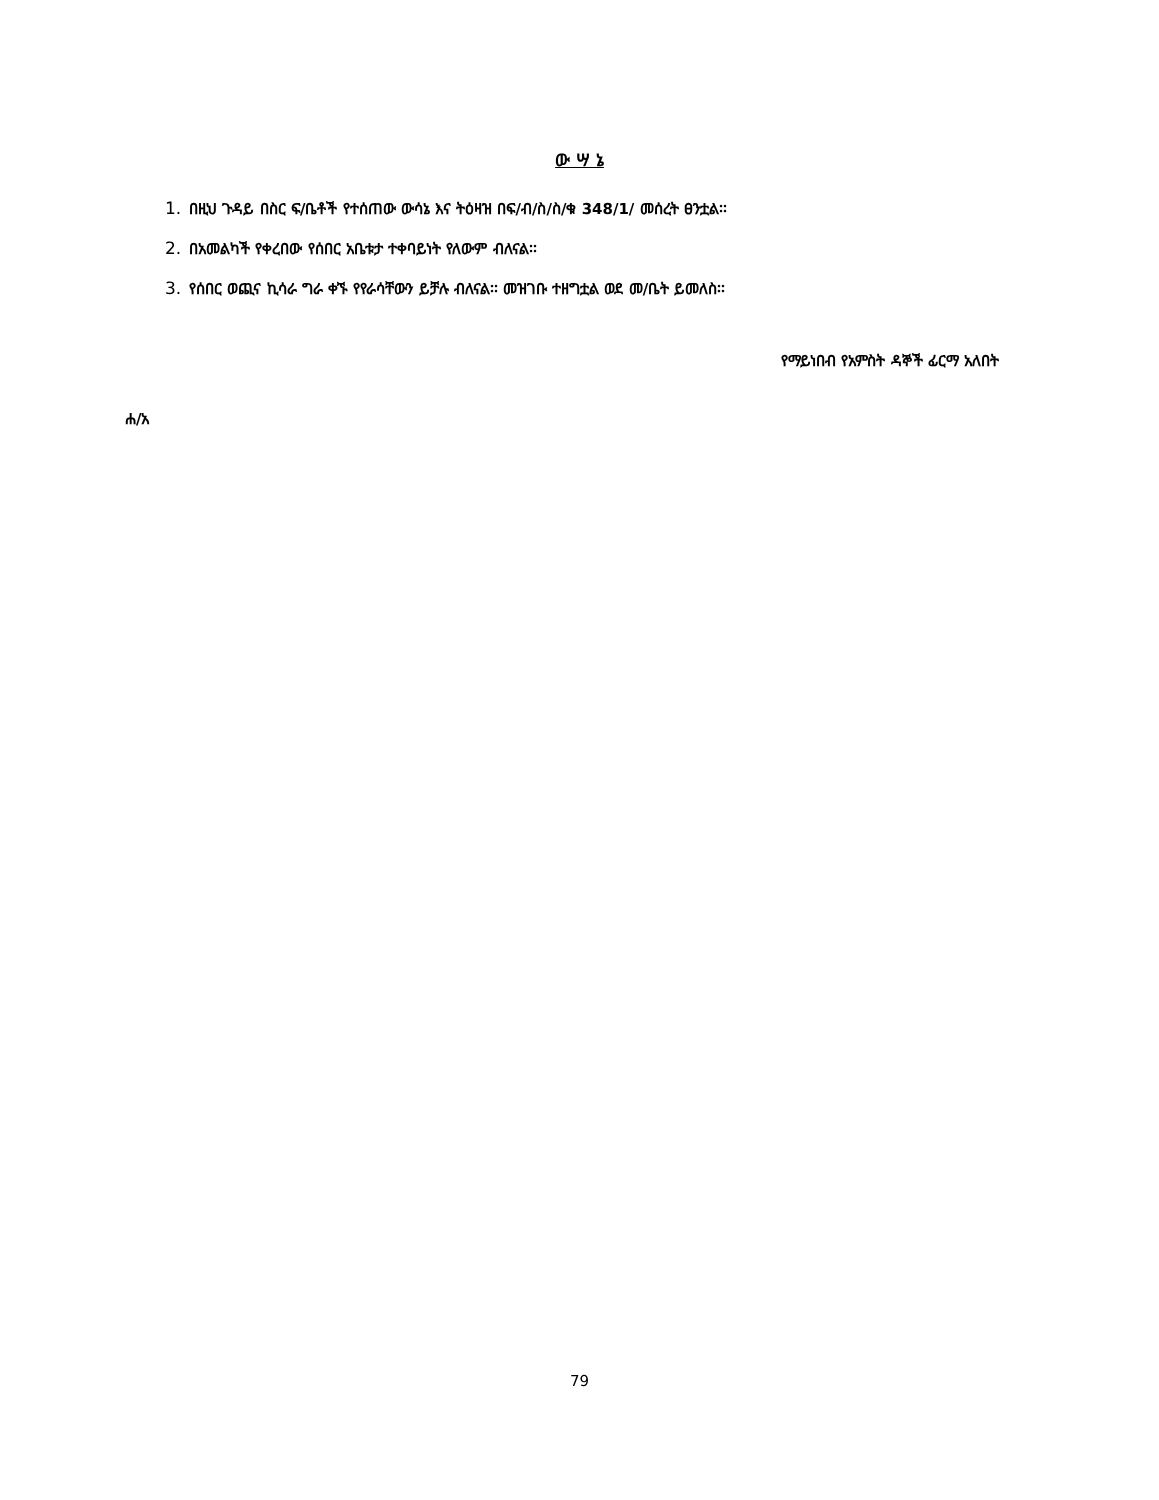ው ሣ ኔ
1. በዚህ ጉዳይ በስር ፍ/ቤቶች የተሰጠው ውሳኔ እና ትዕዛዝ በፍ/ብ/ስ/ስ/ቁ 348/1/ መሰረት ፀንቷል፡፡
2. በአመልካች የቀረበው የሰበር አቤቱታ ተቀባይነት የለውም ብለናል፡፡
3. የሰበር ወጪና ኪሳራ ግራ ቀኙ የየራሳቸውን ይቻሉ ብለናል፡፡ መዝገቡ ተዘግቷል ወደ መ/ቤት ይመለስ፡፡
የማይነበብ የአምስት ዳኞች ፊርማ አለበት
ሐ/አ
79